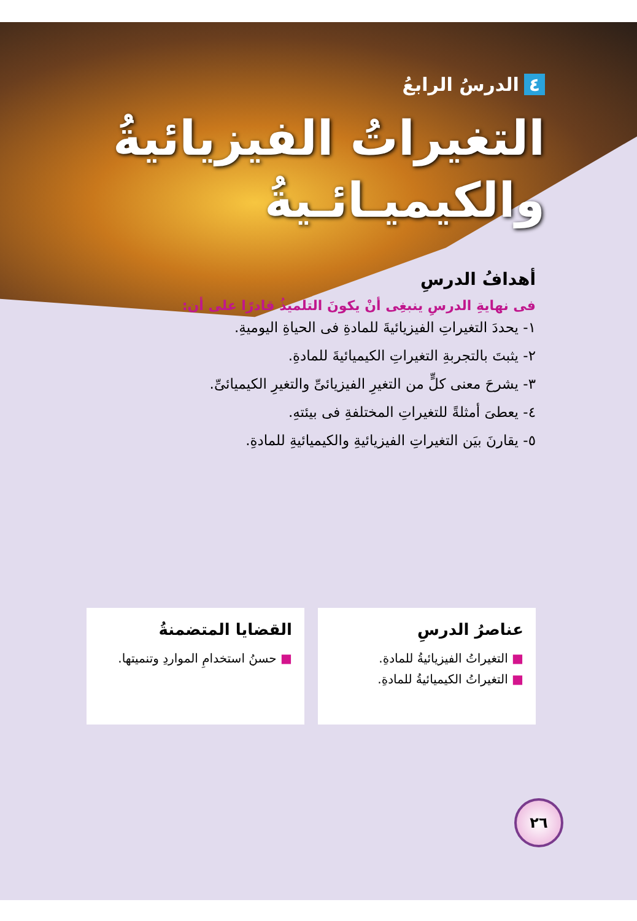٤ الدرسُ الرابعُ
التغيراتُ الفيزيائيةُ
والكيميـائـيةُ
أهدافُ الدرسِ
فى نهايةِ الدرسِ ينبغِى أنْ يكونَ التلميذُ قادرًا على أن:
١- يحددَ التغيراتِ الفيزيائيةَ للمادةِ فى الحياةِ اليوميةِ.
٢- يثبتَ بالتجربةِ التغيراتِ الكيميائيةَ للمادةِ.
٣- يشرحَ معنى كلٍّ من التغيرِ الفيزيائىِّ والتغيرِ الكيميائىِّ.
٤- يعطىَ أمثلةً للتغيراتِ المختلفةِ فى بيئتهِ.
٥- يقارنَ بيَن التغيراتِ الفيزيائيةِ والكيميائيةِ للمادةِ.
عناصرُ الدرسِ
■ التغيراتُ الفيزيائيةُ للمادةِ.
■ التغيراتُ الكيميائيةُ للمادةِ.
القضايا المتضمنةُ
■ حسنُ استخدامِ المواردِ وتنميتها.
٢٦